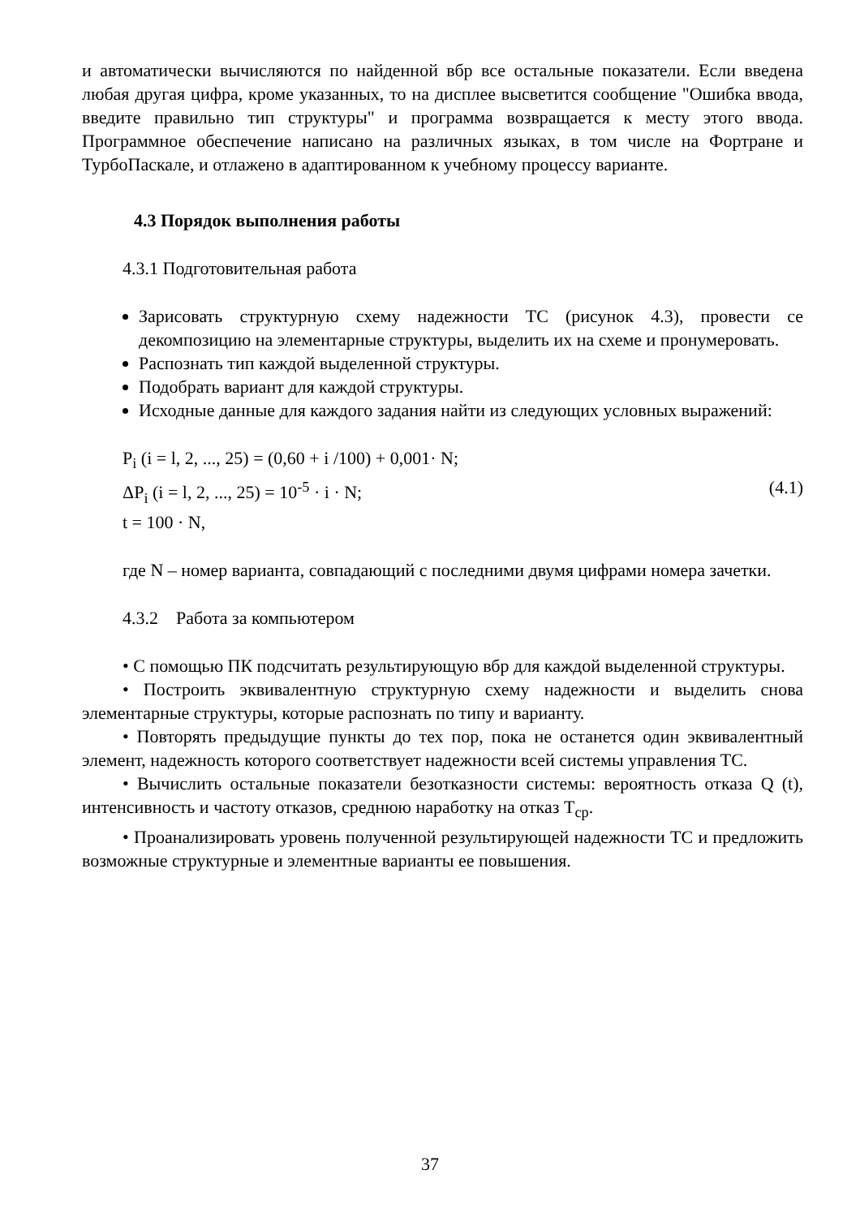и автоматически вычисляются по найденной вбр все остальные показатели. Если введена любая другая цифра, кроме указанных, то на дисплее высветится сообщение "Ошибка ввода, введите правильно тип структуры" и программа возвращается к месту этого ввода. Программное обеспечение написано на различных языках, в том числе на Фортране и ТурбоПаскале, и отлажено в адаптированном к учебному процессу варианте.
4.3 Порядок выполнения работы
4.3.1 Подготовительная работа
Зарисовать структурную схему надежности ТС (рисунок 4.3), провести се декомпозицию на элементарные структуры, выделить их на схеме и пронумеровать.
Распознать тип каждой выделенной структуры.
Подобрать вариант для каждой структуры.
Исходные данные для каждого задания найти из следующих условных выражений:
P<sub>i</sub> (i = l, 2, ..., 25) = (0,60 + i /100) + 0,001· N;
ΔP<sub>i</sub> (i = l, 2, ..., 25) = 10<sup>-5</sup> · i · N; (4.1)
t = 100 · N,
где N – номер варианта, совпадающий с последними двумя цифрами номера зачетки.
4.3.2 Работа за компьютером
• С помощью ПК подсчитать результирующую вбр для каждой выделенной структуры.
• Построить эквивалентную структурную схему надежности и выделить снова элементарные структуры, которые распознать по типу и варианту.
• Повторять предыдущие пункты до тех пор, пока не останется один эквивалентный элемент, надежность которого соответствует надежности всей системы управления ТС.
• Вычислить остальные показатели безотказности системы: вероятность отказа Q (t), интенсивность и частоту отказов, среднюю наработку на отказ T<sub>ср</sub>.
• Проанализировать уровень полученной результирующей надежности ТС и предложить возможные структурные и элементные варианты ее повышения.
37